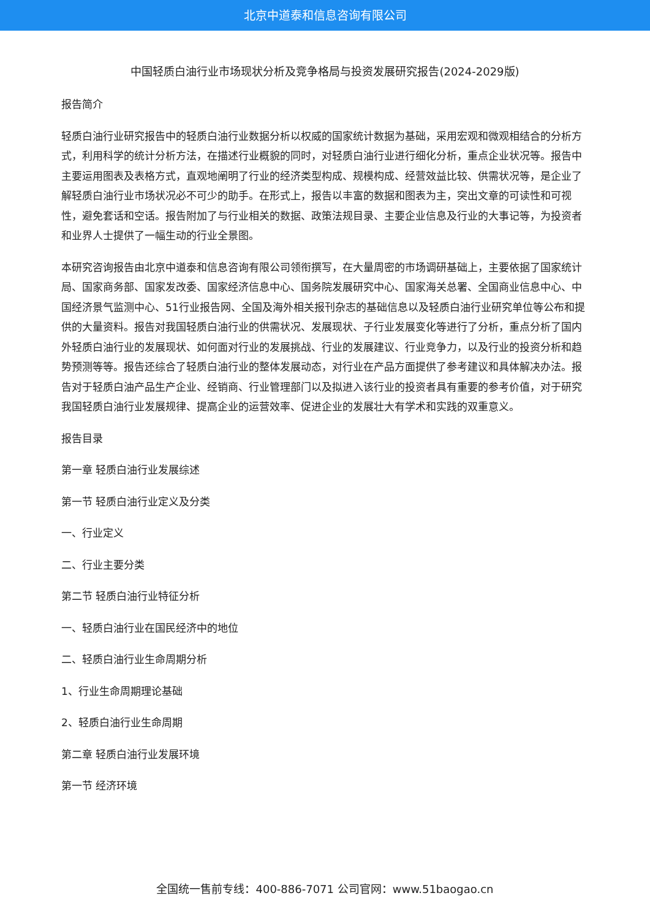北京中道泰和信息咨询有限公司
中国轻质白油行业市场现状分析及竞争格局与投资发展研究报告(2024-2029版)
报告简介
轻质白油行业研究报告中的轻质白油行业数据分析以权威的国家统计数据为基础，采用宏观和微观相结合的分析方式，利用科学的统计分析方法，在描述行业概貌的同时，对轻质白油行业进行细化分析，重点企业状况等。报告中主要运用图表及表格方式，直观地阐明了行业的经济类型构成、规模构成、经营效益比较、供需状况等，是企业了解轻质白油行业市场状况必不可少的助手。在形式上，报告以丰富的数据和图表为主，突出文章的可读性和可视性，避免套话和空话。报告附加了与行业相关的数据、政策法规目录、主要企业信息及行业的大事记等，为投资者和业界人士提供了一幅生动的行业全景图。
本研究咨询报告由北京中道泰和信息咨询有限公司领衔撰写，在大量周密的市场调研基础上，主要依据了国家统计局、国家商务部、国家发改委、国家经济信息中心、国务院发展研究中心、国家海关总署、全国商业信息中心、中国经济景气监测中心、51行业报告网、全国及海外相关报刊杂志的基础信息以及轻质白油行业研究单位等公布和提供的大量资料。报告对我国轻质白油行业的供需状况、发展现状、子行业发展变化等进行了分析，重点分析了国内外轻质白油行业的发展现状、如何面对行业的发展挑战、行业的发展建议、行业竞争力，以及行业的投资分析和趋势预测等等。报告还综合了轻质白油行业的整体发展动态，对行业在产品方面提供了参考建议和具体解决办法。报告对于轻质白油产品生产企业、经销商、行业管理部门以及拟进入该行业的投资者具有重要的参考价值，对于研究我国轻质白油行业发展规律、提高企业的运营效率、促进企业的发展壮大有学术和实践的双重意义。
报告目录
第一章 轻质白油行业发展综述
第一节 轻质白油行业定义及分类
一、行业定义
二、行业主要分类
第二节 轻质白油行业特征分析
一、轻质白油行业在国民经济中的地位
二、轻质白油行业生命周期分析
1、行业生命周期理论基础
2、轻质白油行业生命周期
第二章 轻质白油行业发展环境
第一节 经济环境
全国统一售前专线：400-886-7071 公司官网：www.51baogao.cn